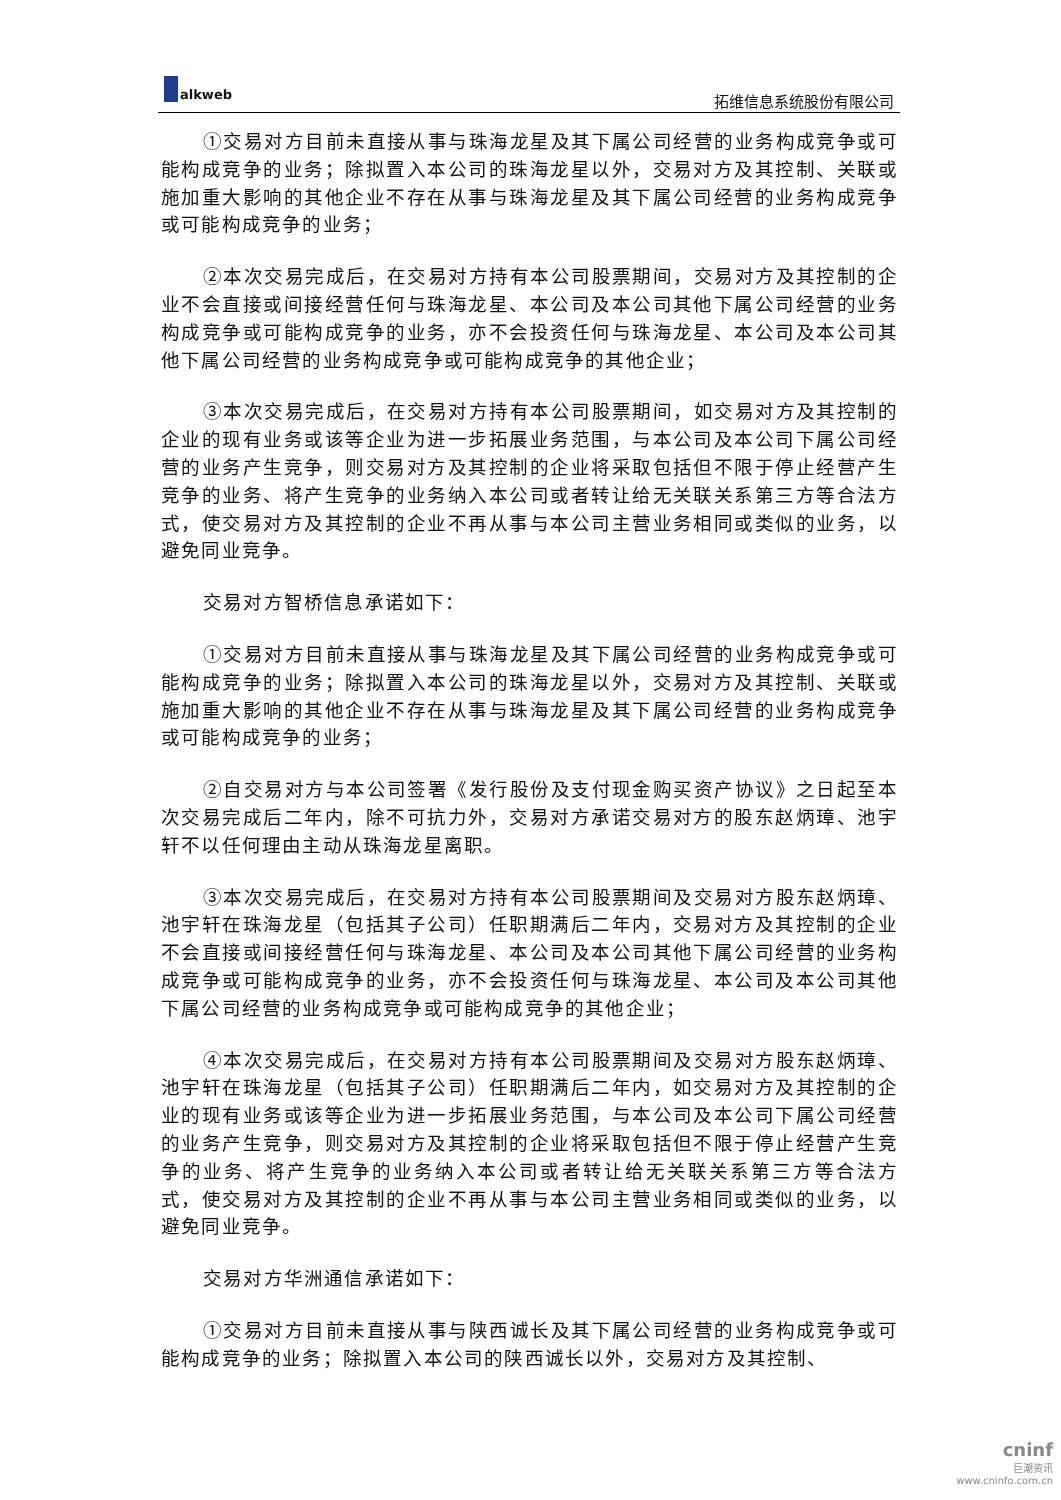alkweb
拓维信息系统股份有限公司
①交易对方目前未直接从事与珠海龙星及其下属公司经营的业务构成竞争或可能构成竞争的业务；除拟置入本公司的珠海龙星以外，交易对方及其控制、关联或施加重大影响的其他企业不存在从事与珠海龙星及其下属公司经营的业务构成竞争或可能构成竞争的业务；
②本次交易完成后，在交易对方持有本公司股票期间，交易对方及其控制的企业不会直接或间接经营任何与珠海龙星、本公司及本公司其他下属公司经营的业务构成竞争或可能构成竞争的业务，亦不会投资任何与珠海龙星、本公司及本公司其他下属公司经营的业务构成竞争或可能构成竞争的其他企业；
③本次交易完成后，在交易对方持有本公司股票期间，如交易对方及其控制的企业的现有业务或该等企业为进一步拓展业务范围，与本公司及本公司下属公司经营的业务产生竞争，则交易对方及其控制的企业将采取包括但不限于停止经营产生竞争的业务、将产生竞争的业务纳入本公司或者转让给无关联关系第三方等合法方式，使交易对方及其控制的企业不再从事与本公司主营业务相同或类似的业务，以避免同业竞争。
交易对方智桥信息承诺如下：
①交易对方目前未直接从事与珠海龙星及其下属公司经营的业务构成竞争或可能构成竞争的业务；除拟置入本公司的珠海龙星以外，交易对方及其控制、关联或施加重大影响的其他企业不存在从事与珠海龙星及其下属公司经营的业务构成竞争或可能构成竞争的业务；
②自交易对方与本公司签署《发行股份及支付现金购买资产协议》之日起至本次交易完成后二年内，除不可抗力外，交易对方承诺交易对方的股东赵炳璋、池宇轩不以任何理由主动从珠海龙星离职。
③本次交易完成后，在交易对方持有本公司股票期间及交易对方股东赵炳璋、池宇轩在珠海龙星（包括其子公司）任职期满后二年内，交易对方及其控制的企业不会直接或间接经营任何与珠海龙星、本公司及本公司其他下属公司经营的业务构成竞争或可能构成竞争的业务，亦不会投资任何与珠海龙星、本公司及本公司其他下属公司经营的业务构成竞争或可能构成竞争的其他企业；
④本次交易完成后，在交易对方持有本公司股票期间及交易对方股东赵炳璋、池宇轩在珠海龙星（包括其子公司）任职期满后二年内，如交易对方及其控制的企业的现有业务或该等企业为进一步拓展业务范围，与本公司及本公司下属公司经营的业务产生竞争，则交易对方及其控制的企业将采取包括但不限于停止经营产生竞争的业务、将产生竞争的业务纳入本公司或者转让给无关联关系第三方等合法方式，使交易对方及其控制的企业不再从事与本公司主营业务相同或类似的业务，以避免同业竞争。
交易对方华洲通信承诺如下：
①交易对方目前未直接从事与陕西诚长及其下属公司经营的业务构成竞争或可能构成竞争的业务；除拟置入本公司的陕西诚长以外，交易对方及其控制、
cninf
巨潮资讯
www.cninfo.com.cn